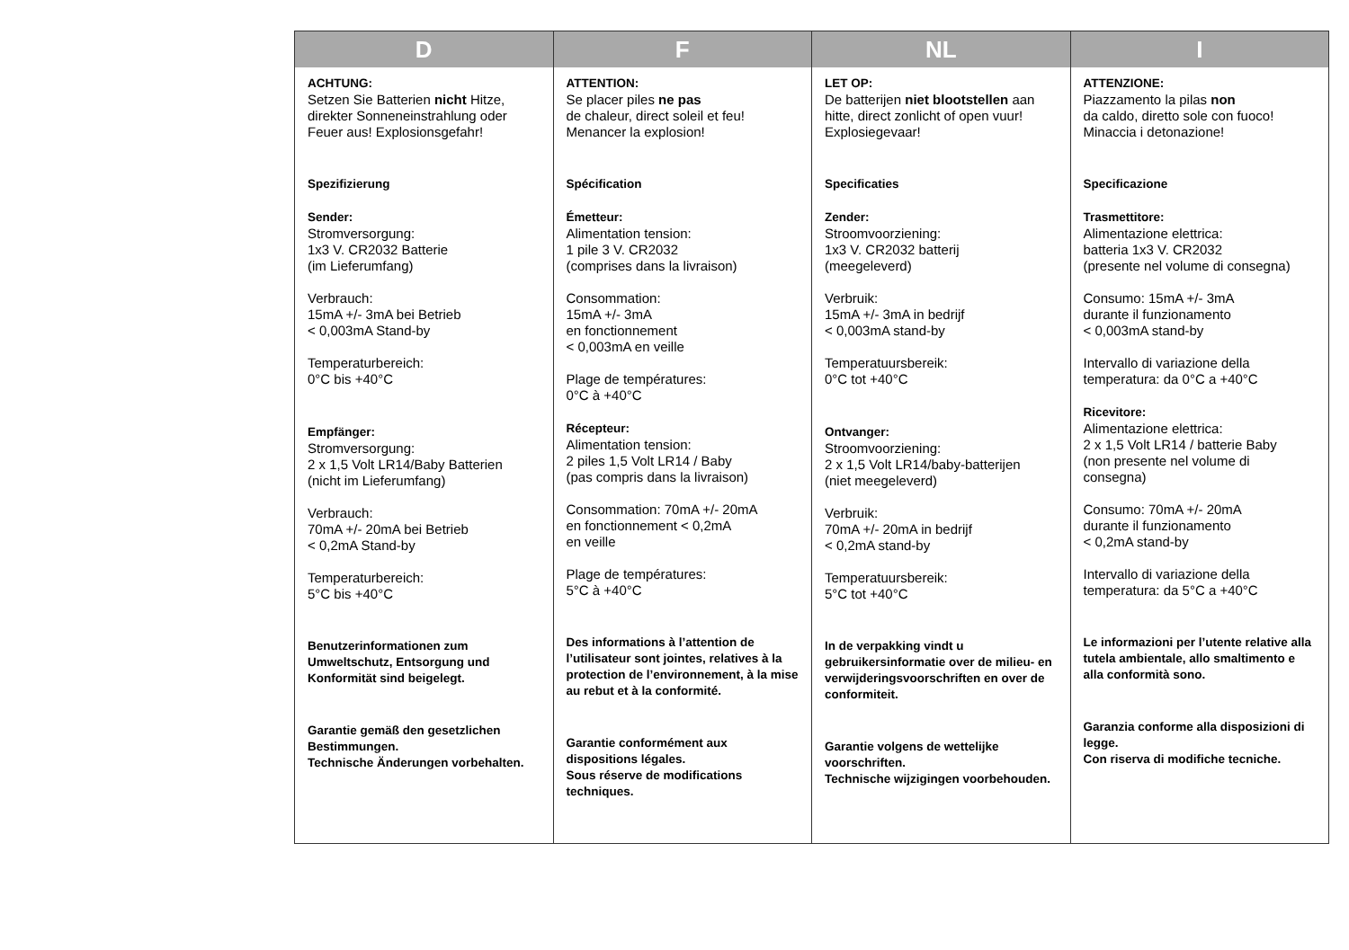| D | F | NL | I |
| --- | --- | --- | --- |
| ACHTUNG: Setzen Sie Batterien nicht Hitze, direkter Sonneneinstrahlung oder Feuer aus! Explosionsgefahr! Spezifizierung Sender: Stromversorgung: 1x3 V. CR2032 Batterie (im Lieferumfang) Verbrauch: 15mA +/- 3mA bei Betrieb < 0,003mA Stand-by Temperaturbereich: 0°C bis +40°C Empfänger: Stromversorgung: 2 x 1,5 Volt LR14/Baby Batterien (nicht im Lieferumfang) Verbrauch: 70mA +/- 20mA bei Betrieb < 0,2mA Stand-by Temperaturbereich: 5°C bis +40°C Benutzerinformationen zum Umweltschutz, Entsorgung und Konformität sind beigelegt. Garantie gemäß den gesetzlichen Bestimmungen. Technische Änderungen vorbehalten. | ATTENTION: Se placer piles ne pas de chaleur, direct soleil et feu! Menancer la explosion! Spécification Émetteur: Alimentation tension: 1 pile 3 V. CR2032 (comprises dans la livraison) Consommation: 15mA +/- 3mA en fonctionnement < 0,003mA en veille Plage de températures: 0°C à +40°C Récepteur: Alimentation tension: 2 piles 1,5 Volt LR14 / Baby (pas compris dans la livraison) Consommation: 70mA +/- 20mA en fonctionnement < 0,2mA en veille Plage de températures: 5°C à +40°C Des informations à l’attention de l’utilisateur sont jointes, relatives à la protection de l’environnement, à la mise au rebut et à la conformité. Garantie conformément aux dispositions légales. Sous réserve de modifications techniques. | LET OP: De batterijen niet blootstellen aan hitte, direct zonlicht of open vuur! Explosiegevaar! Specificaties Zender: Stroomvoorziening: 1x3 V. CR2032 batterij (meegeleverd) Verbruik: 15mA +/- 3mA in bedrijf < 0,003mA stand-by Temperatuursbereik: 0°C tot +40°C Ontvanger: Stroomvoorziening: 2 x 1,5 Volt LR14/baby-batterijen (niet meegeleverd) Verbruik: 70mA +/- 20mA in bedrijf < 0,2mA stand-by Temperatuursbereik: 5°C tot +40°C In de verpakking vindt u gebruikersinformatie over de milieu- en verwijderingsvoorschriften en over de conformiteit. Garantie volgens de wettelijke voorschriften. Technische wijzigingen voorbehouden. | ATTENZIONE: Piazzamento la pilas non da caldo, diretto sole con fuoco! Minaccia i detonazione! Specificazione Trasmettitore: Alimentazione elettrica: batteria 1x3 V. CR2032 (presente nel volume di consegna) Consumo: 15mA +/- 3mA durante il funzionamento < 0,003mA stand-by Intervallo di variazione della temperatura: da 0°C a +40°C Ricevitore: Alimentazione elettrica: 2 x 1,5 Volt LR14 / batterie Baby (non presente nel volume di consegna) Consumo: 70mA +/- 20mA durante il funzionamento < 0,2mA stand-by Intervallo di variazione della temperatura: da 5°C a +40°C Le informazioni per l’utente relative alla tutela ambientale, allo smaltimento e alla conformità sono. Garanzia conforme alla disposizioni di legge. Con riserva di modifiche tecniche. |